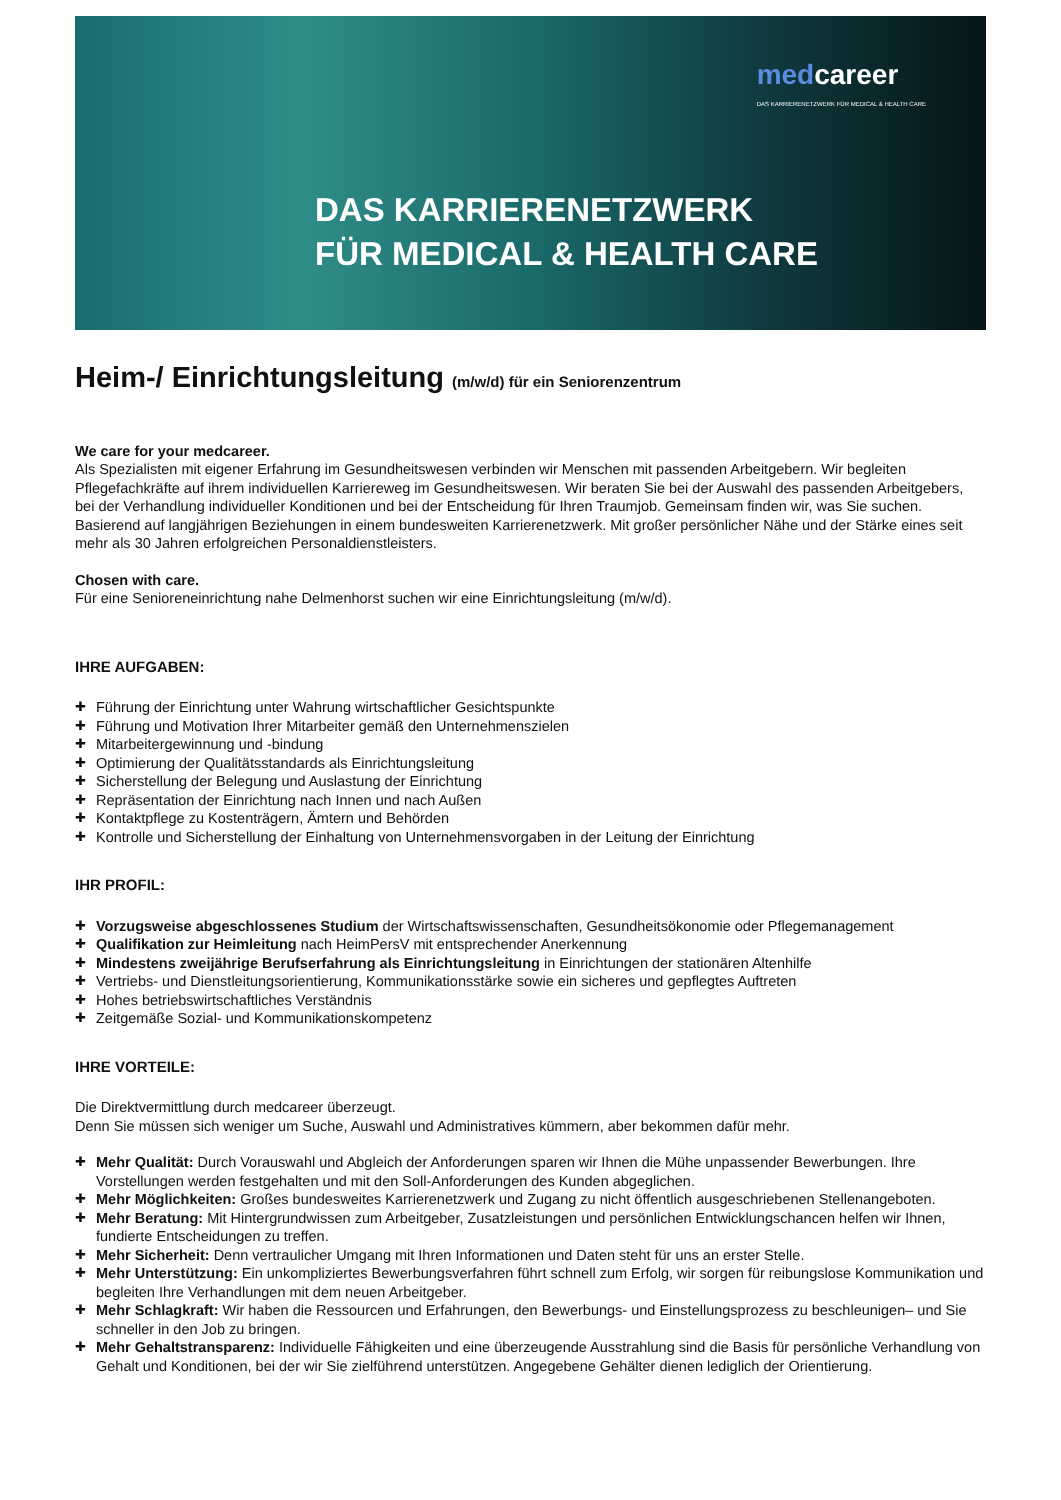medcareer
DAS KARRIERENETZWERK FÜR MEDICAL & HEALTH CARE
DAS KARRIERENETZWERK
FÜR MEDICAL & HEALTH CARE
Heim-/ Einrichtungsleitung (m/w/d) für ein Seniorenzentrum
We care for your medcareer.
Als Spezialisten mit eigener Erfahrung im Gesundheitswesen verbinden wir Menschen mit passenden Arbeitgebern. Wir begleiten Pflegefachkräfte auf ihrem individuellen Karriereweg im Gesundheitswesen. Wir beraten Sie bei der Auswahl des passenden Arbeitgebers, bei der Verhandlung individueller Konditionen und bei der Entscheidung für Ihren Traumjob. Gemeinsam finden wir, was Sie suchen. Basierend auf langjährigen Beziehungen in einem bundesweiten Karrierenetzwerk. Mit großer persönlicher Nähe und der Stärke eines seit mehr als 30 Jahren erfolgreichen Personaldienstleisters.
Chosen with care.
Für eine Senioreneinrichtung nahe Delmenhorst suchen wir eine Einrichtungsleitung (m/w/d).
IHRE AUFGABEN:
Führung der Einrichtung unter Wahrung wirtschaftlicher Gesichtspunkte
Führung und Motivation Ihrer Mitarbeiter gemäß den Unternehmenszielen
Mitarbeitergewinnung und -bindung
Optimierung der Qualitätsstandards als Einrichtungsleitung
Sicherstellung der Belegung und Auslastung der Einrichtung
Repräsentation der Einrichtung nach Innen und nach Außen
Kontaktpflege zu Kostenträgern, Ämtern und Behörden
Kontrolle und Sicherstellung der Einhaltung von Unternehmensvorgaben in der Leitung der Einrichtung
IHR PROFIL:
Vorzugsweise abgeschlossenes Studium der Wirtschaftswissenschaften, Gesundheitsökonomie oder Pflegemanagement
Qualifikation zur Heimleitung nach HeimPersV mit entsprechender Anerkennung
Mindestens zweijährige Berufserfahrung als Einrichtungsleitung in Einrichtungen der stationären Altenhilfe
Vertriebs- und Dienstleitungsorientierung, Kommunikationsstärke sowie ein sicheres und gepflegtes Auftreten
Hohes betriebswirtschaftliches Verständnis
Zeitgemäße Sozial- und Kommunikationskompetenz
IHRE VORTEILE:
Die Direktvermittlung durch medcareer überzeugt.
Denn Sie müssen sich weniger um Suche, Auswahl und Administratives kümmern, aber bekommen dafür mehr.
Mehr Qualität: Durch Vorauswahl und Abgleich der Anforderungen sparen wir Ihnen die Mühe unpassender Bewerbungen. Ihre Vorstellungen werden festgehalten und mit den Soll-Anforderungen des Kunden abgeglichen.
Mehr Möglichkeiten: Großes bundesweites Karrierenetzwerk und Zugang zu nicht öffentlich ausgeschriebenen Stellenangeboten.
Mehr Beratung: Mit Hintergrundwissen zum Arbeitgeber, Zusatzleistungen und persönlichen Entwicklungschancen helfen wir Ihnen, fundierte Entscheidungen zu treffen.
Mehr Sicherheit: Denn vertraulicher Umgang mit Ihren Informationen und Daten steht für uns an erster Stelle.
Mehr Unterstützung: Ein unkompliziertes Bewerbungsverfahren führt schnell zum Erfolg, wir sorgen für reibungslose Kommunikation und begleiten Ihre Verhandlungen mit dem neuen Arbeitgeber.
Mehr Schlagkraft: Wir haben die Ressourcen und Erfahrungen, den Bewerbungs- und Einstellungsprozess zu beschleunigen– und Sie schneller in den Job zu bringen.
Mehr Gehaltstransparenz: Individuelle Fähigkeiten und eine überzeugende Ausstrahlung sind die Basis für persönliche Verhandlung von Gehalt und Konditionen, bei der wir Sie zielführend unterstützen. Angegebene Gehälter dienen lediglich der Orientierung.